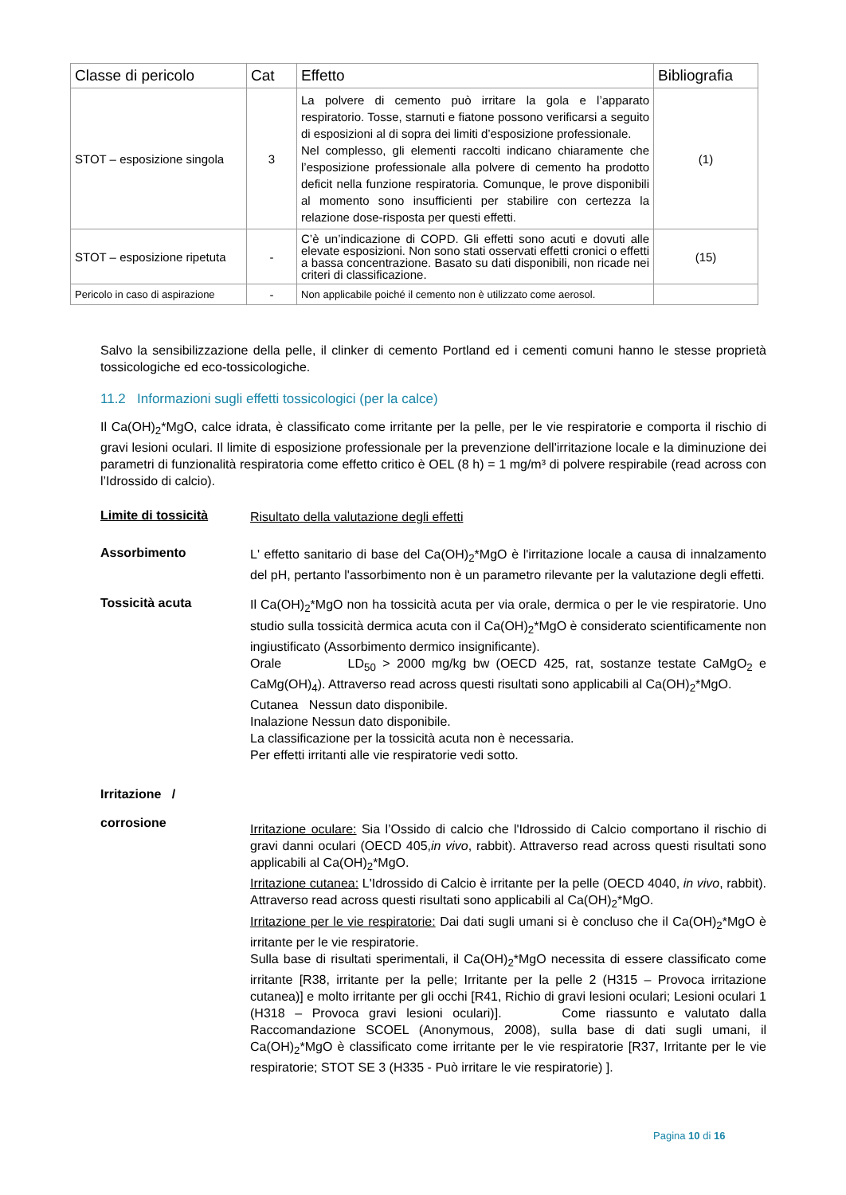| Classe di pericolo | Cat | Effetto | Bibliografia |
| --- | --- | --- | --- |
| STOT – esposizione singola | 3 | La polvere di cemento può irritare la gola e l’apparato respiratorio. Tosse, starnuti e fiatone possono verificarsi a seguito di esposizioni al di sopra dei limiti d’esposizione professionale. Nel complesso, gli elementi raccolti indicano chiaramente che l’esposizione professionale alla polvere di cemento ha prodotto deficit nella funzione respiratoria. Comunque, le prove disponibili al momento sono insufficienti per stabilire con certezza la relazione dose-risposta per questi effetti. | (1) |
| STOT – esposizione ripetuta | - | C’è un’indicazione di COPD. Gli effetti sono acuti e dovuti alle elevate esposizioni. Non sono stati osservati effetti cronici o effetti a bassa concentrazione. Basato su dati disponibili, non ricade nei criteri di classificazione. | (15) |
| Pericolo in caso di aspirazione | - | Non applicabile poiché il cemento non è utilizzato come aerosol. | |
Salvo la sensibilizzazione della pelle, il clinker di cemento Portland ed i cementi comuni hanno le stesse proprietà tossicologiche ed eco-tossicologiche.
11.2 Informazioni sugli effetti tossicologici (per la calce)
Il Ca(OH)<sub>2</sub>*MgO, calce idrata, è classificato come irritante per la pelle, per le vie respiratorie e comporta il rischio di gravi lesioni oculari. Il limite di esposizione professionale per la prevenzione dell'irritazione locale e la diminuzione dei parametri di funzionalità respiratoria come effetto critico è OEL (8 h) = 1 mg/m³ di polvere respirabile (read across con l’Idrossido di calcio).
Limite di tossicità
Risultato della valutazione degli effetti
Assorbimento
L' effetto sanitario di base del Ca(OH)<sub>2</sub>*MgO è l'irritazione locale a causa di innalzamento del pH, pertanto l'assorbimento non è un parametro rilevante per la valutazione degli effetti.
Tossicità acuta
Il Ca(OH)<sub>2</sub>*MgO non ha tossicità acuta per via orale, dermica o per le vie respiratorie. Uno studio sulla tossicità dermica acuta con il Ca(OH)<sub>2</sub>*MgO è considerato scientificamente non ingiustificato (Assorbimento dermico insignificante).
Orale LD<sub>50</sub> > 2000 mg/kg bw (OECD 425, rat, sostanze testate CaMgO<sub>2</sub> e CaMg(OH)<sub>4</sub>). Attraverso read across questi risultati sono applicabili al Ca(OH)<sub>2</sub>*MgO.
Cutanea Nessun dato disponibile.
Inalazione Nessun dato disponibile.
La classificazione per la tossicità acuta non è necessaria.
Per effetti irritanti alle vie respiratorie vedi sotto.
Irritazione /
corrosione
Irritazione oculare: Sia l’Ossido di calcio che l'Idrossido di Calcio comportano il rischio di gravi danni oculari (OECD 405,in vivo, rabbit). Attraverso read across questi risultati sono applicabili al Ca(OH)<sub>2</sub>*MgO.
Irritazione cutanea: L'Idrossido di Calcio è irritante per la pelle (OECD 4040, in vivo, rabbit). Attraverso read across questi risultati sono applicabili al Ca(OH)<sub>2</sub>*MgO.
Irritazione per le vie respiratorie: Dai dati sugli umani si è concluso che il Ca(OH)<sub>2</sub>*MgO è irritante per le vie respiratorie.
Sulla base di risultati sperimentali, il Ca(OH)<sub>2</sub>*MgO necessita di essere classificato come irritante [R38, irritante per la pelle; Irritante per la pelle 2 (H315 – Provoca irritazione cutanea)] e molto irritante per gli occhi [R41, Richio di gravi lesioni oculari; Lesioni oculari 1 (H318 – Provoca gravi lesioni oculari)]. Come riassunto e valutato dalla Raccomandazione SCOEL (Anonymous, 2008), sulla base di dati sugli umani, il Ca(OH)<sub>2</sub>*MgO è classificato come irritante per le vie respiratorie [R37, Irritante per le vie respiratorie; STOT SE 3 (H335 - Può irritare le vie respiratorie) ].
Pagina 10 di 16